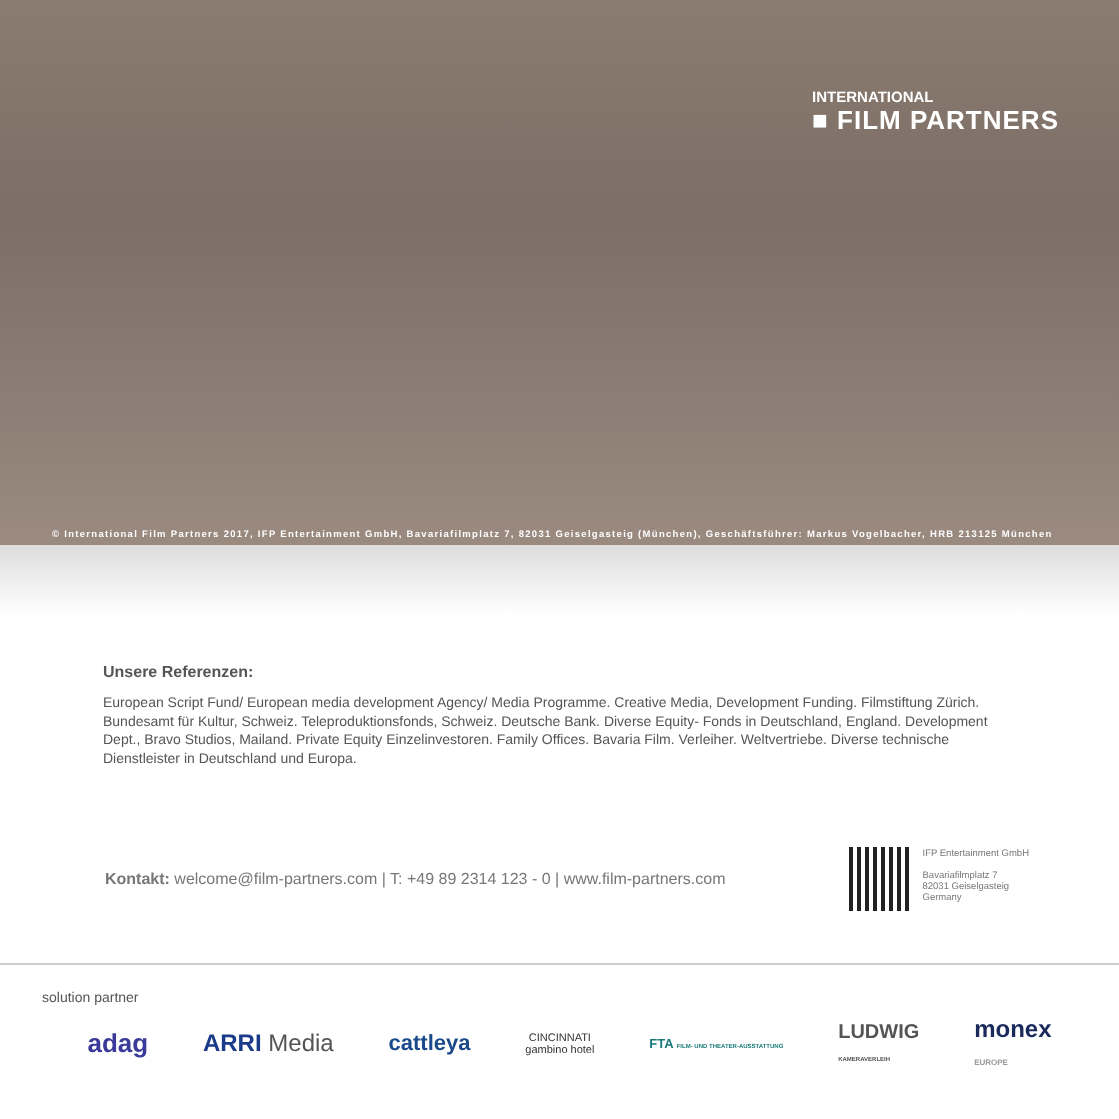INTERNATIONAL
■ FILM PARTNERS
© International Film Partners 2017, IFP Entertainment GmbH, Bavariafilmplatz 7, 82031 Geiselgasteig (München), Geschäftsführer: Markus Vogelbacher, HRB 213125 München
Unsere Referenzen:
European Script Fund/ European media development Agency/ Media Programme. Creative Media, Development Funding. Filmstiftung Zürich. Bundesamt für Kultur, Schweiz. Teleproduktionsfonds, Schweiz. Deutsche Bank. Diverse Equity- Fonds in Deutschland, England. Development Dept., Bravo Studios, Mailand. Private Equity Einzelinvestoren. Family Offices. Bavaria Film. Verleiher. Weltvertriebe. Diverse technische Dienstleister in Deutschland und Europa.
Kontakt: welcome@film-partners.com | T: +49 89 2314 123 - 0 | www.film-partners.com
IFP Entertainment GmbH
Bavariafilmplatz 7
82031 Geiselgasteig
Germany
solution partner
adag ARRI Media cattleya CINCINNATI
gambino hotel FTA FILM- UND THEATER-AUSSTATTUNG LUDWIG
KAMERAVERLEIH monex
EUROPE